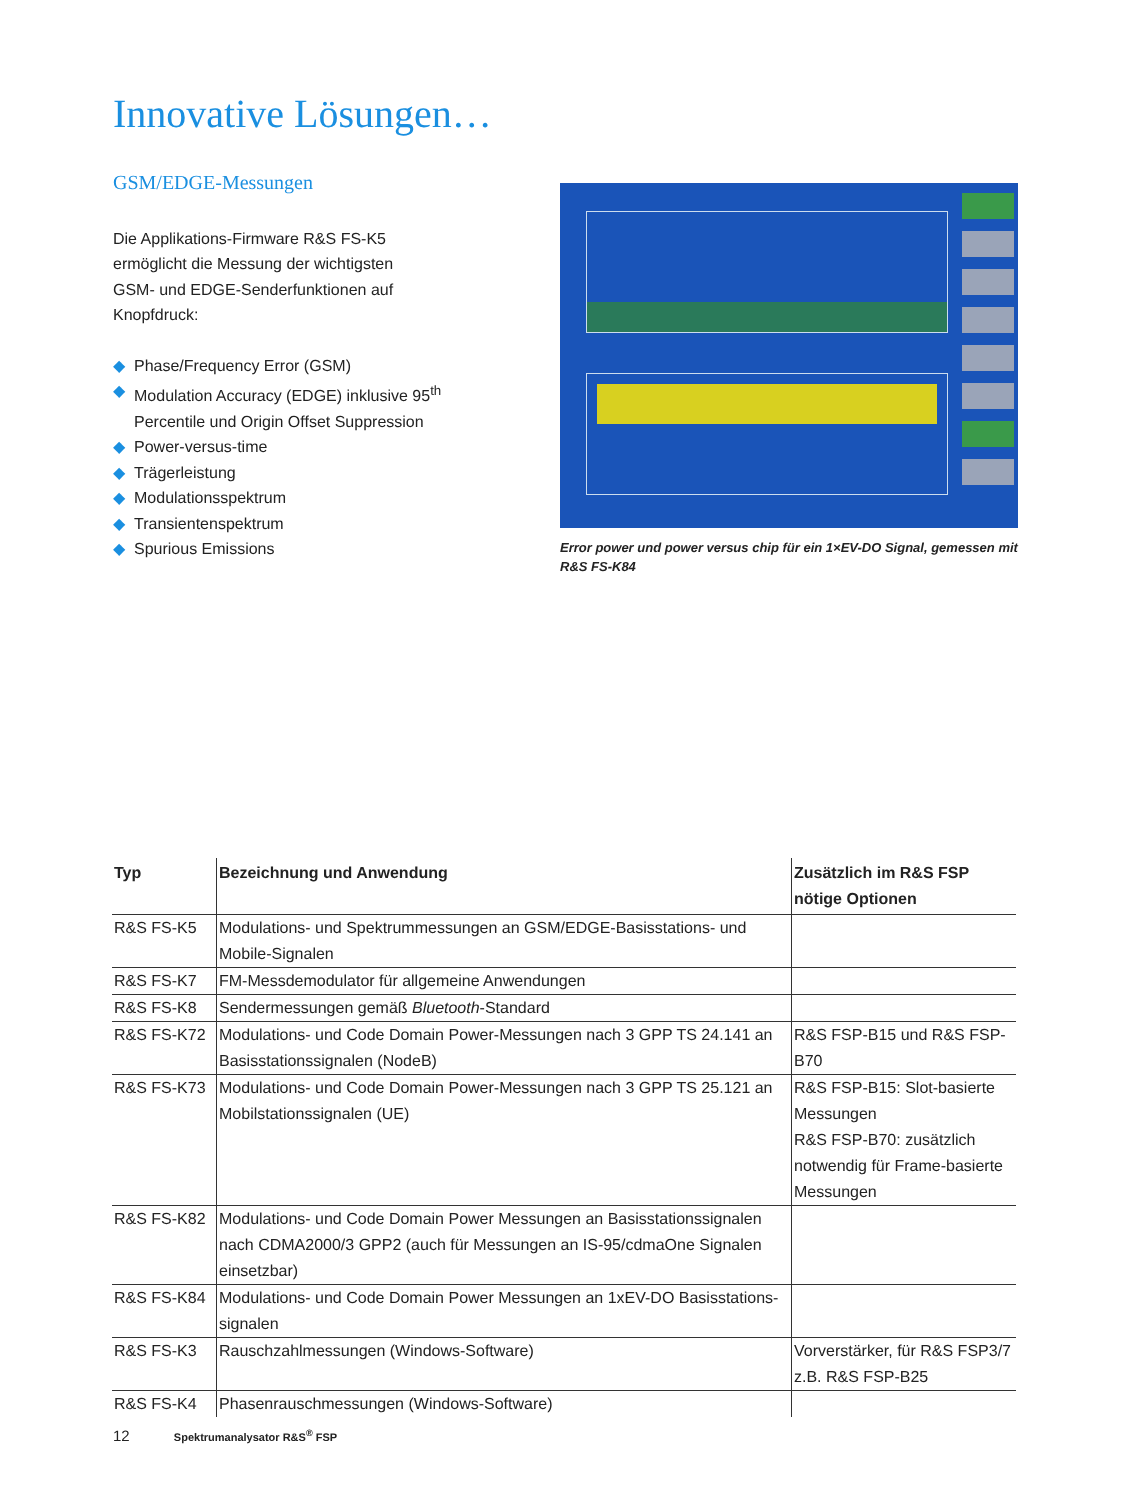Innovative Lösungen…
GSM/EDGE-Messungen
Die Applikations-Firmware R&S FS-K5
ermöglicht die Messung der wichtigsten
GSM- und EDGE-Senderfunktionen auf
Knopfdruck:
◆ Phase/Frequency Error (GSM)
◆ Modulation Accuracy (EDGE) inklusive 95<sup>th</sup> Percentile und Origin Offset Sup­pression
◆ Power-versus-time
◆ Trägerleistung
◆ Modulationsspektrum
◆ Transientenspektrum
◆ Spurious Emissions
Error power und power versus chip für ein 1×EV-DO Signal, gemessen mit R&S FS-K84
| Typ | Bezeichnung und Anwendung | Zusätzlich im R&S FSP nötige Optionen |
| --- | --- | --- |
| R&S FS-K5 | Modulations- und Spektrummessungen an GSM/EDGE-Basisstations- und Mobile-Signalen | |
| R&S FS-K7 | FM-Messdemodulator für allgemeine Anwendungen | |
| R&S FS-K8 | Sendermessungen gemäß Bluetooth -Standard | |
| R&S FS-K72 | Modulations- und Code Domain Power-Messungen nach 3 GPP TS 24.141 an Basisstationssignalen (NodeB) | R&S FSP-B15 und R&S FSP-B70 |
| R&S FS-K73 | Modulations- und Code Domain Power-Messungen nach 3 GPP TS 25.121 an Mobilstationssignalen (UE) | R&S FSP-B15: Slot-basierte Messungen R&S FSP-B70: zusätzlich notwen­dig für Frame-basierte Messungen |
| R&S FS-K82 | Modulations- und Code Domain Power Messungen an Basisstationssignalen nach CDMA2000/3 GPP2 (auch für Messungen an IS-95/cdmaOne Signalen einsetzbar) | |
| R&S FS-K84 | Modulations- und Code Domain Power Messungen an 1xEV-DO Basisstations-signalen | |
| R&S FS-K3 | Rauschzahlmessungen (Windows-Software) | Vorverstärker, für R&S FSP3/7 z.B. R&S FSP-B25 |
| R&S FS-K4 | Phasenrauschmessungen (Windows-Software) | |
12 Spektrumanalysator R&S<sup>®</sup> FSP